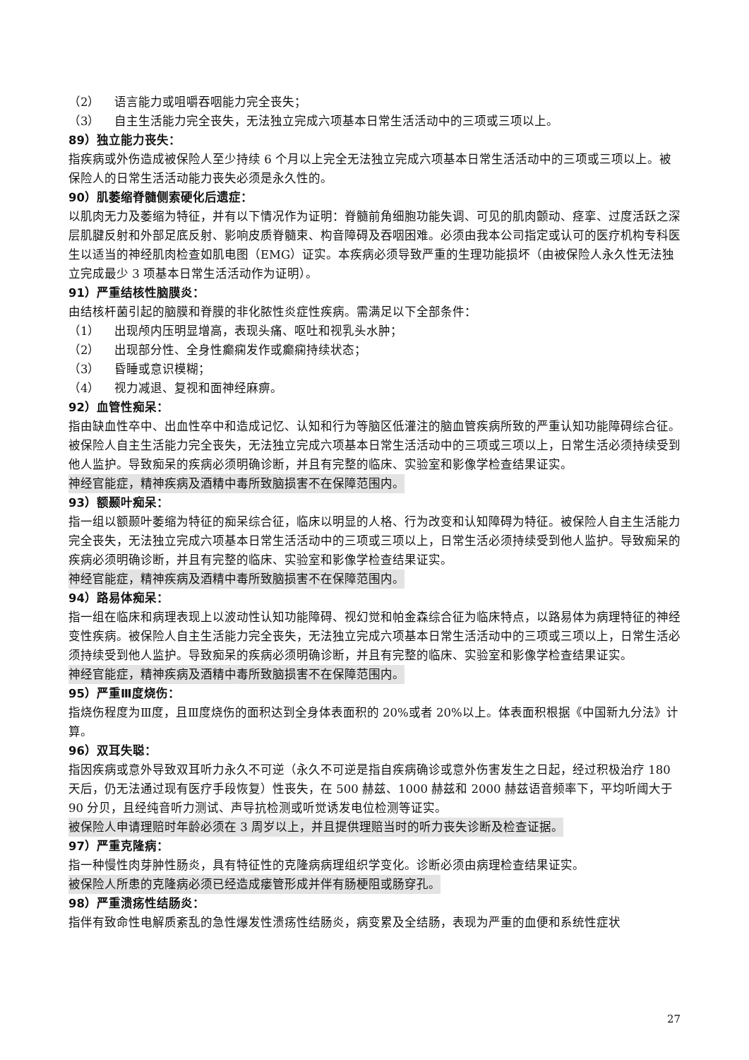（2） 语言能力或咀嚼吞咽能力完全丧失；
（3） 自主生活能力完全丧失，无法独立完成六项基本日常生活活动中的三项或三项以上。
89）独立能力丧失：
指疾病或外伤造成被保险人至少持续 6 个月以上完全无法独立完成六项基本日常生活活动中的三项或三项以上。被保险人的日常生活活动能力丧失必须是永久性的。
90）肌萎缩脊髓侧索硬化后遗症：
以肌肉无力及萎缩为特征，并有以下情况作为证明：脊髓前角细胞功能失调、可见的肌肉颤动、痉挛、过度活跃之深层肌腱反射和外部足底反射、影响皮质脊髓束、构音障碍及吞咽困难。必须由我本公司指定或认可的医疗机构专科医生以适当的神经肌肉检查如肌电图（EMG）证实。本疾病必须导致严重的生理功能损坏（由被保险人永久性无法独立完成最少 3 项基本日常生活活动作为证明）。
91）严重结核性脑膜炎：
由结核杆菌引起的脑膜和脊膜的非化脓性炎症性疾病。需满足以下全部条件：
（1） 出现颅内压明显增高，表现头痛、呕吐和视乳头水肿；
（2） 出现部分性、全身性癫痫发作或癫痫持续状态；
（3） 昏睡或意识模糊；
（4） 视力减退、复视和面神经麻痹。
92）血管性痴呆：
指由缺血性卒中、出血性卒中和造成记忆、认知和行为等脑区低灌注的脑血管疾病所致的严重认知功能障碍综合征。被保险人自主生活能力完全丧失，无法独立完成六项基本日常生活活动中的三项或三项以上，日常生活必须持续受到他人监护。导致痴呆的疾病必须明确诊断，并且有完整的临床、实验室和影像学检查结果证实。
神经官能症，精神疾病及酒精中毒所致脑损害不在保障范围内。
93）额颞叶痴呆：
指一组以额颞叶萎缩为特征的痴呆综合征，临床以明显的人格、行为改变和认知障碍为特征。被保险人自主生活能力完全丧失，无法独立完成六项基本日常生活活动中的三项或三项以上，日常生活必须持续受到他人监护。导致痴呆的疾病必须明确诊断，并且有完整的临床、实验室和影像学检查结果证实。
神经官能症，精神疾病及酒精中毒所致脑损害不在保障范围内。
94）路易体痴呆：
指一组在临床和病理表现上以波动性认知功能障碍、视幻觉和帕金森综合征为临床特点，以路易体为病理特征的神经变性疾病。被保险人自主生活能力完全丧失，无法独立完成六项基本日常生活活动中的三项或三项以上，日常生活必须持续受到他人监护。导致痴呆的疾病必须明确诊断，并且有完整的临床、实验室和影像学检查结果证实。
神经官能症，精神疾病及酒精中毒所致脑损害不在保障范围内。
95）严重Ⅲ度烧伤：
指烧伤程度为Ⅲ度，且Ⅲ度烧伤的面积达到全身体表面积的 20%或者 20%以上。体表面积根据《中国新九分法》计算。
96）双耳失聪：
指因疾病或意外导致双耳听力永久不可逆（永久不可逆是指自疾病确诊或意外伤害发生之日起，经过积极治疗 180 天后，仍无法通过现有医疗手段恢复）性丧失，在 500 赫兹、1000 赫兹和 2000 赫兹语音频率下，平均听阈大于 90 分贝，且经纯音听力测试、声导抗检测或听觉诱发电位检测等证实。
被保险人申请理赔时年龄必须在 3 周岁以上，并且提供理赔当时的听力丧失诊断及检查证据。
97）严重克隆病：
指一种慢性肉芽肿性肠炎，具有特征性的克隆病病理组织学变化。诊断必须由病理检查结果证实。
被保险人所患的克隆病必须已经造成瘘管形成并伴有肠梗阻或肠穿孔。
98）严重溃疡性结肠炎：
指伴有致命性电解质紊乱的急性爆发性溃疡性结肠炎，病变累及全结肠，表现为严重的血便和系统性症状
27